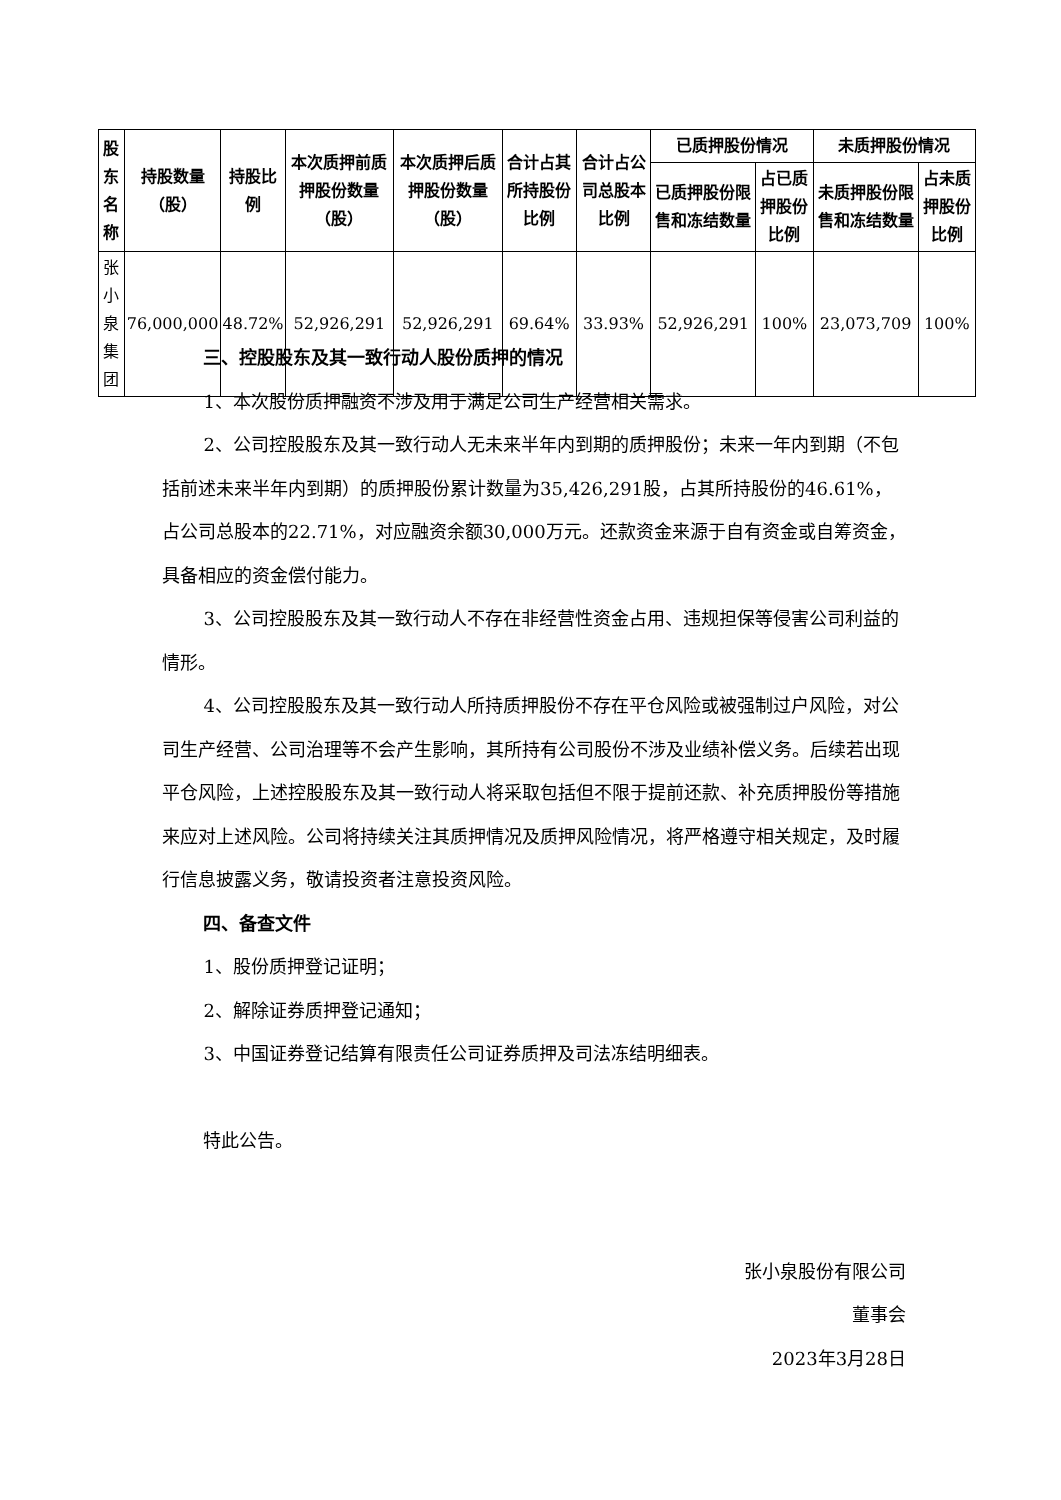| 股东名称 | 持股数量（股） | 持股比例 | 本次质押前质押股份数量（股） | 本次质押后质押股份数量（股） | 合计占其所持股份比例 | 合计占公司总股本比例 | 已质押股份情况 | | 未质押股份情况 | |
| --- | --- | --- | --- | --- | --- | --- | --- | --- | --- | --- |
| | | | | | | | 已质押股份限售和冻结数量 | 占已质押股份比例 | 未质押股份限售和冻结数量 | 占未质押股份比例 |
| 张小泉集团 | 76,000,000 | 48.72% | 52,926,291 | 52,926,291 | 69.64% | 33.93% | 52,926,291 | 100% | 23,073,709 | 100% |
三、控股股东及其一致行动人股份质押的情况
1、本次股份质押融资不涉及用于满足公司生产经营相关需求。
2、公司控股股东及其一致行动人无未来半年内到期的质押股份；未来一年内到期（不包括前述未来半年内到期）的质押股份累计数量为35,426,291股，占其所持股份的46.61%，占公司总股本的22.71%，对应融资余额30,000万元。还款资金来源于自有资金或自筹资金，具备相应的资金偿付能力。
3、公司控股股东及其一致行动人不存在非经营性资金占用、违规担保等侵害公司利益的情形。
4、公司控股股东及其一致行动人所持质押股份不存在平仓风险或被强制过户风险，对公司生产经营、公司治理等不会产生影响，其所持有公司股份不涉及业绩补偿义务。后续若出现平仓风险，上述控股股东及其一致行动人将采取包括但不限于提前还款、补充质押股份等措施来应对上述风险。公司将持续关注其质押情况及质押风险情况，将严格遵守相关规定，及时履行信息披露义务，敬请投资者注意投资风险。
四、备查文件
1、股份质押登记证明；
2、解除证券质押登记通知；
3、中国证券登记结算有限责任公司证券质押及司法冻结明细表。
特此公告。
张小泉股份有限公司
董事会
2023年3月28日